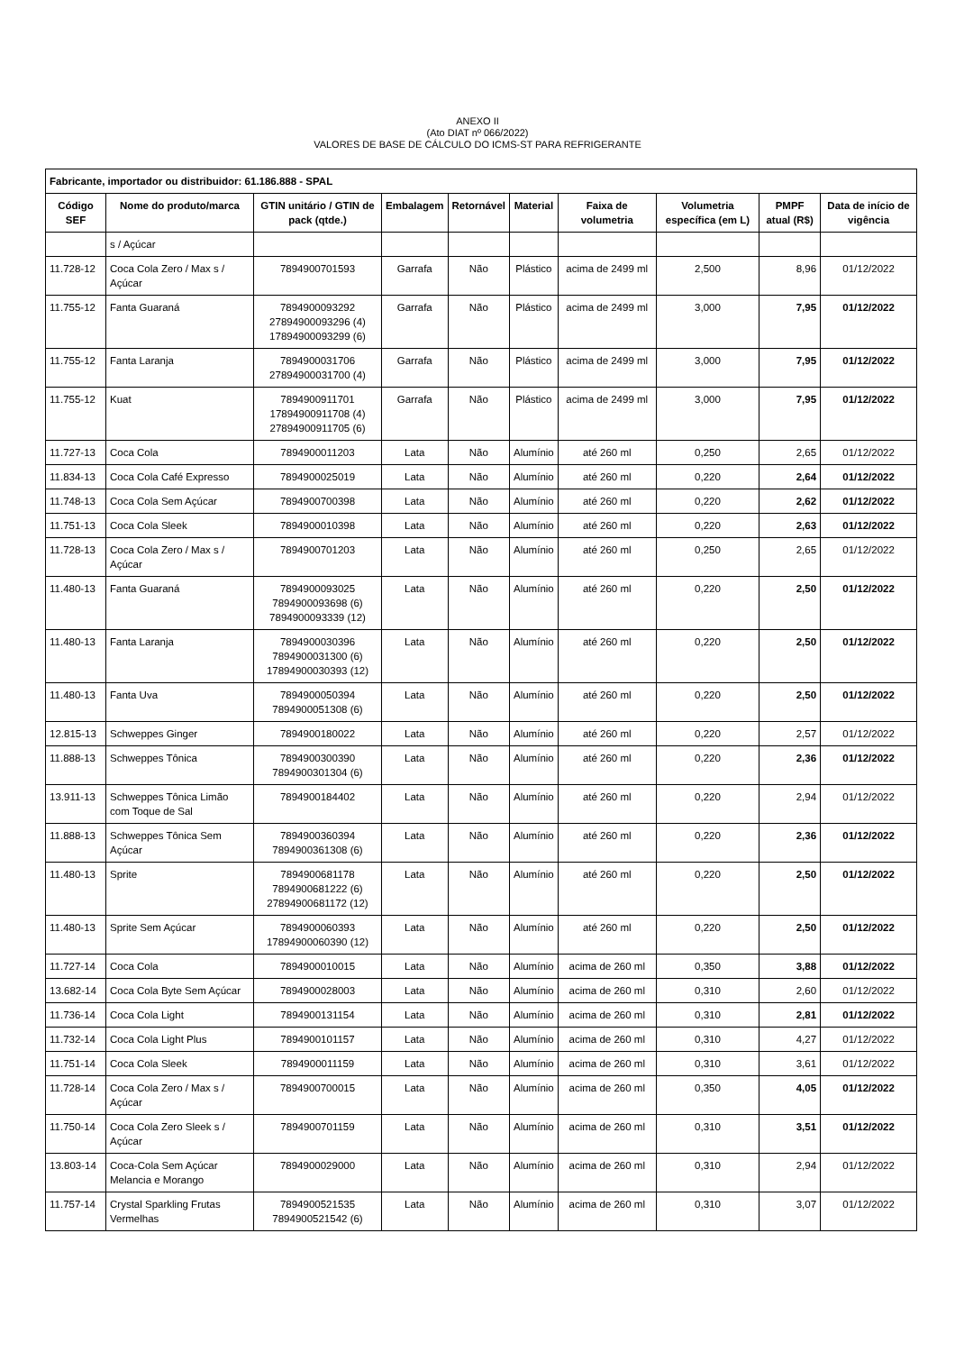ANEXO II
(Ato DIAT nº 066/2022)
VALORES DE BASE DE CÁLCULO DO ICMS-ST PARA REFRIGERANTE
| Fabricante, importador ou distribuidor: 61.186.888 - SPAL | | | | | | | | | |
| --- | --- | --- | --- | --- | --- | --- | --- | --- | --- |
| Código SEF | Nome do produto/marca | GTIN unitário / GTIN de pack (qtde.) | Embalagem | Retornável | Material | Faixa de volumetria | Volumetria específica (em L) | PMPF atual (R$) | Data de início de vigência |
| | s / Açúcar | | | | | | | | |
| 11.728-12 | Coca Cola Zero / Max s / Açúcar | 7894900701593 | Garrafa | Não | Plástico | acima de 2499 ml | 2,500 | 8,96 | 01/12/2022 |
| 11.755-12 | Fanta Guaraná | 7894900093292 27894900093296 (4) 17894900093299 (6) | Garrafa | Não | Plástico | acima de 2499 ml | 3,000 | 7,95 | 01/12/2022 |
| 11.755-12 | Fanta Laranja | 7894900031706 27894900031700 (4) | Garrafa | Não | Plástico | acima de 2499 ml | 3,000 | 7,95 | 01/12/2022 |
| 11.755-12 | Kuat | 7894900911701 17894900911708 (4) 27894900911705 (6) | Garrafa | Não | Plástico | acima de 2499 ml | 3,000 | 7,95 | 01/12/2022 |
| 11.727-13 | Coca Cola | 7894900011203 | Lata | Não | Alumínio | até 260 ml | 0,250 | 2,65 | 01/12/2022 |
| 11.834-13 | Coca Cola Café Expresso | 7894900025019 | Lata | Não | Alumínio | até 260 ml | 0,220 | 2,64 | 01/12/2022 |
| 11.748-13 | Coca Cola Sem Açúcar | 7894900700398 | Lata | Não | Alumínio | até 260 ml | 0,220 | 2,62 | 01/12/2022 |
| 11.751-13 | Coca Cola Sleek | 7894900010398 | Lata | Não | Alumínio | até 260 ml | 0,220 | 2,63 | 01/12/2022 |
| 11.728-13 | Coca Cola Zero / Max s / Açúcar | 7894900701203 | Lata | Não | Alumínio | até 260 ml | 0,250 | 2,65 | 01/12/2022 |
| 11.480-13 | Fanta Guaraná | 7894900093025 7894900093698 (6) 7894900093339 (12) | Lata | Não | Alumínio | até 260 ml | 0,220 | 2,50 | 01/12/2022 |
| 11.480-13 | Fanta Laranja | 7894900030396 7894900031300 (6) 17894900030393 (12) | Lata | Não | Alumínio | até 260 ml | 0,220 | 2,50 | 01/12/2022 |
| 11.480-13 | Fanta Uva | 7894900050394 7894900051308 (6) | Lata | Não | Alumínio | até 260 ml | 0,220 | 2,50 | 01/12/2022 |
| 12.815-13 | Schweppes Ginger | 7894900180022 | Lata | Não | Alumínio | até 260 ml | 0,220 | 2,57 | 01/12/2022 |
| 11.888-13 | Schweppes Tônica | 7894900300390 7894900301304 (6) | Lata | Não | Alumínio | até 260 ml | 0,220 | 2,36 | 01/12/2022 |
| 13.911-13 | Schweppes Tônica Limão com Toque de Sal | 7894900184402 | Lata | Não | Alumínio | até 260 ml | 0,220 | 2,94 | 01/12/2022 |
| 11.888-13 | Schweppes Tônica Sem Açúcar | 7894900360394 7894900361308 (6) | Lata | Não | Alumínio | até 260 ml | 0,220 | 2,36 | 01/12/2022 |
| 11.480-13 | Sprite | 7894900681178 7894900681222 (6) 27894900681172 (12) | Lata | Não | Alumínio | até 260 ml | 0,220 | 2,50 | 01/12/2022 |
| 11.480-13 | Sprite Sem Açúcar | 7894900060393 17894900060390 (12) | Lata | Não | Alumínio | até 260 ml | 0,220 | 2,50 | 01/12/2022 |
| 11.727-14 | Coca Cola | 7894900010015 | Lata | Não | Alumínio | acima de 260 ml | 0,350 | 3,88 | 01/12/2022 |
| 13.682-14 | Coca Cola Byte Sem Açúcar | 7894900028003 | Lata | Não | Alumínio | acima de 260 ml | 0,310 | 2,60 | 01/12/2022 |
| 11.736-14 | Coca Cola Light | 7894900131154 | Lata | Não | Alumínio | acima de 260 ml | 0,310 | 2,81 | 01/12/2022 |
| 11.732-14 | Coca Cola Light Plus | 7894900101157 | Lata | Não | Alumínio | acima de 260 ml | 0,310 | 4,27 | 01/12/2022 |
| 11.751-14 | Coca Cola Sleek | 7894900011159 | Lata | Não | Alumínio | acima de 260 ml | 0,310 | 3,61 | 01/12/2022 |
| 11.728-14 | Coca Cola Zero / Max s / Açúcar | 7894900700015 | Lata | Não | Alumínio | acima de 260 ml | 0,350 | 4,05 | 01/12/2022 |
| 11.750-14 | Coca Cola Zero Sleek s / Açúcar | 7894900701159 | Lata | Não | Alumínio | acima de 260 ml | 0,310 | 3,51 | 01/12/2022 |
| 13.803-14 | Coca-Cola Sem Açúcar Melancia e Morango | 7894900029000 | Lata | Não | Alumínio | acima de 260 ml | 0,310 | 2,94 | 01/12/2022 |
| 11.757-14 | Crystal Sparkling Frutas Vermelhas | 7894900521535 7894900521542 (6) | Lata | Não | Alumínio | acima de 260 ml | 0,310 | 3,07 | 01/12/2022 |